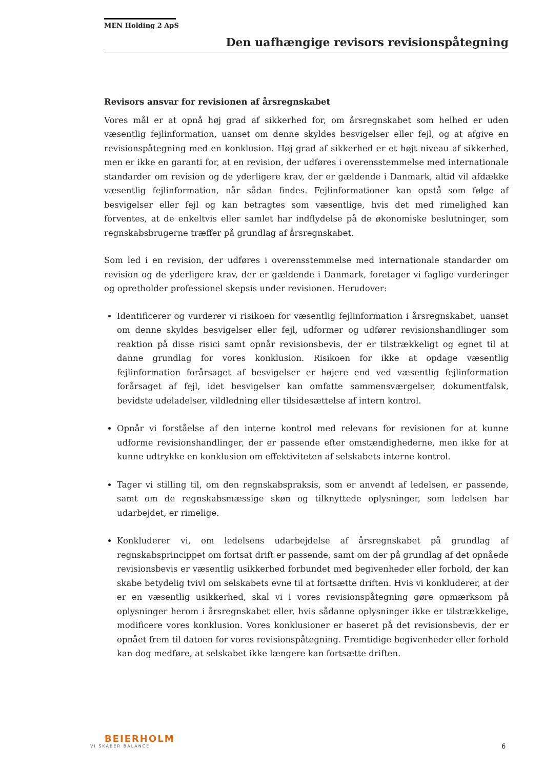MEN Holding 2 ApS
Den uafhængige revisors revisionspåtegning
Revisors ansvar for revisionen af årsregnskabet
Vores mål er at opnå høj grad af sikkerhed for, om årsregnskabet som helhed er uden væsentlig fejlinformation, uanset om denne skyldes besvigelser eller fejl, og at afgive en revisionspåtegning med en konklusion. Høj grad af sikkerhed er et højt niveau af sikkerhed, men er ikke en garanti for, at en revision, der udføres i overensstemmelse med internationale standarder om revision og de yderligere krav, der er gældende i Danmark, altid vil afdække væsentlig fejlinformation, når sådan findes. Fejlinformationer kan opstå som følge af besvigelser eller fejl og kan betragtes som væsentlige, hvis det med rimelighed kan forventes, at de enkeltvis eller samlet har indflydelse på de økonomiske beslutninger, som regnskabsbrugerne træffer på grundlag af årsregnskabet.
Som led i en revision, der udføres i overensstemmelse med internationale standarder om revision og de yderligere krav, der er gældende i Danmark, foretager vi faglige vurderinger og opretholder professionel skepsis under revisionen. Herudover:
Identificerer og vurderer vi risikoen for væsentlig fejlinformation i årsregnskabet, uanset om denne skyldes besvigelser eller fejl, udformer og udfører revisionshandlinger som reaktion på disse risici samt opnår revisionsbevis, der er tilstrækkeligt og egnet til at danne grundlag for vores konklusion. Risikoen for ikke at opdage væsentlig fejlinformation forårsaget af besvigelser er højere end ved væsentlig fejlinformation forårsaget af fejl, idet besvigelser kan omfatte sammensværgelser, dokumentfalsk, bevidste udeladelser, vildledning eller tilsidesættelse af intern kontrol.
Opnår vi forståelse af den interne kontrol med relevans for revisionen for at kunne udforme revisionshandlinger, der er passende efter omstændighederne, men ikke for at kunne udtrykke en konklusion om effektiviteten af selskabets interne kontrol.
Tager vi stilling til, om den regnskabspraksis, som er anvendt af ledelsen, er passende, samt om de regnskabsmæssige skøn og tilknyttede oplysninger, som ledelsen har udarbejdet, er rimelige.
Konkluderer vi, om ledelsens udarbejdelse af årsregnskabet på grundlag af regnskabsprincippet om fortsat drift er passende, samt om der på grundlag af det opnåede revisionsbevis er væsentlig usikkerhed forbundet med begivenheder eller forhold, der kan skabe betydelig tvivl om selskabets evne til at fortsætte driften. Hvis vi konkluderer, at der er en væsentlig usikkerhed, skal vi i vores revisionspåtegning gøre opmærksom på oplysninger herom i årsregnskabet eller, hvis sådanne oplysninger ikke er tilstrækkelige, modificere vores konklusion. Vores konklusioner er baseret på det revisionsbevis, der er opnået frem til datoen for vores revisionspåtegning. Fremtidige begivenheder eller forhold kan dog medføre, at selskabet ikke længere kan fortsætte driften.
BEIERHOLM
VI SKABER BALANCE
6